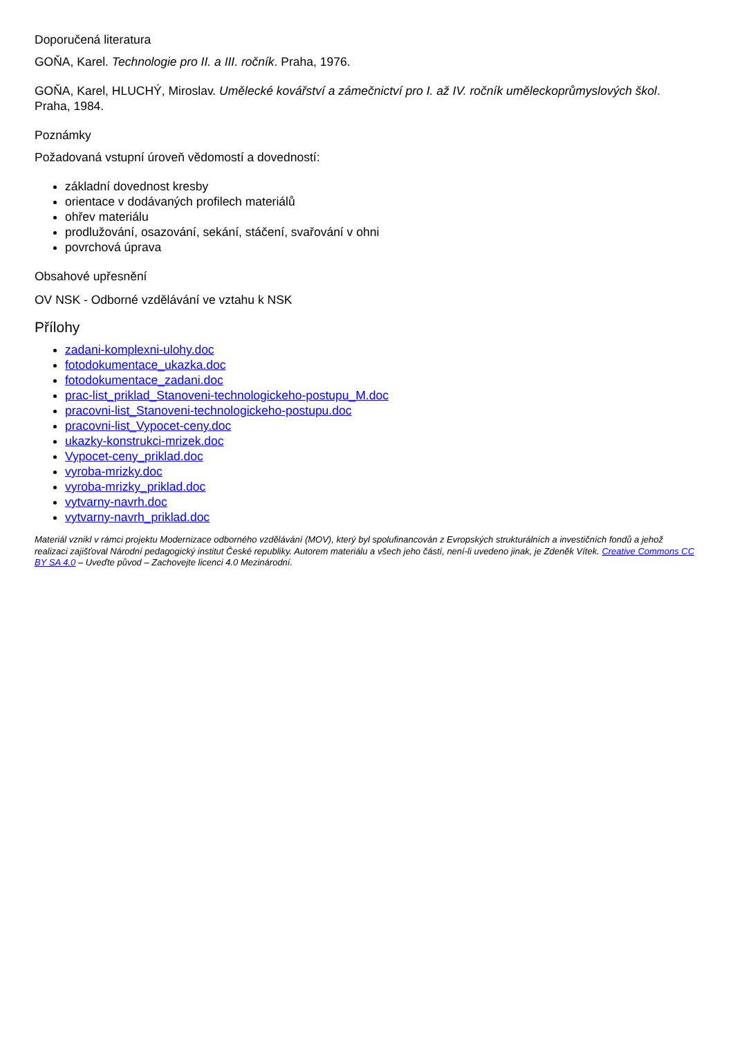Doporučená literatura
GOŇA, Karel. Technologie pro II. a III. ročník. Praha, 1976.
GOŇA, Karel, HLUCHÝ, Miroslav. Umělecké kovářství a zámečnictví pro I. až IV. ročník uměleckoprůmyslových škol. Praha, 1984.
Poznámky
Požadovaná vstupní úroveň vědomostí a dovedností:
základní dovednost kresby
orientace v dodávaných profilech materiálů
ohřev materiálu
prodlužování, osazování, sekání, stáčení, svařování v ohni
povrchová úprava
Obsahové upřesnění
OV NSK - Odborné vzdělávání ve vztahu k NSK
Přílohy
zadani-komplexni-ulohy.doc
fotodokumentace_ukazka.doc
fotodokumentace_zadani.doc
prac-list_priklad_Stanoveni-technologickeho-postupu_M.doc
pracovni-list_Stanoveni-technologickeho-postupu.doc
pracovni-list_Vypocet-ceny.doc
ukazky-konstrukci-mrizek.doc
Vypocet-ceny_priklad.doc
vyroba-mrizky.doc
vyroba-mrizky_priklad.doc
vytvarny-navrh.doc
vytvarny-navrh_priklad.doc
Materiál vznikl v rámci projektu Modernizace odborného vzdělávání (MOV), který byl spolufinancován z Evropských strukturálních a investičních fondů a jehož realizaci zajišťoval Národní pedagogický institut České republiky. Autorem materiálu a všech jeho částí, není-li uvedeno jinak, je Zdeněk Vítek. Creative Commons CC BY SA 4.0 – Uveďte původ – Zachovejte licenci 4.0 Mezinárodní.